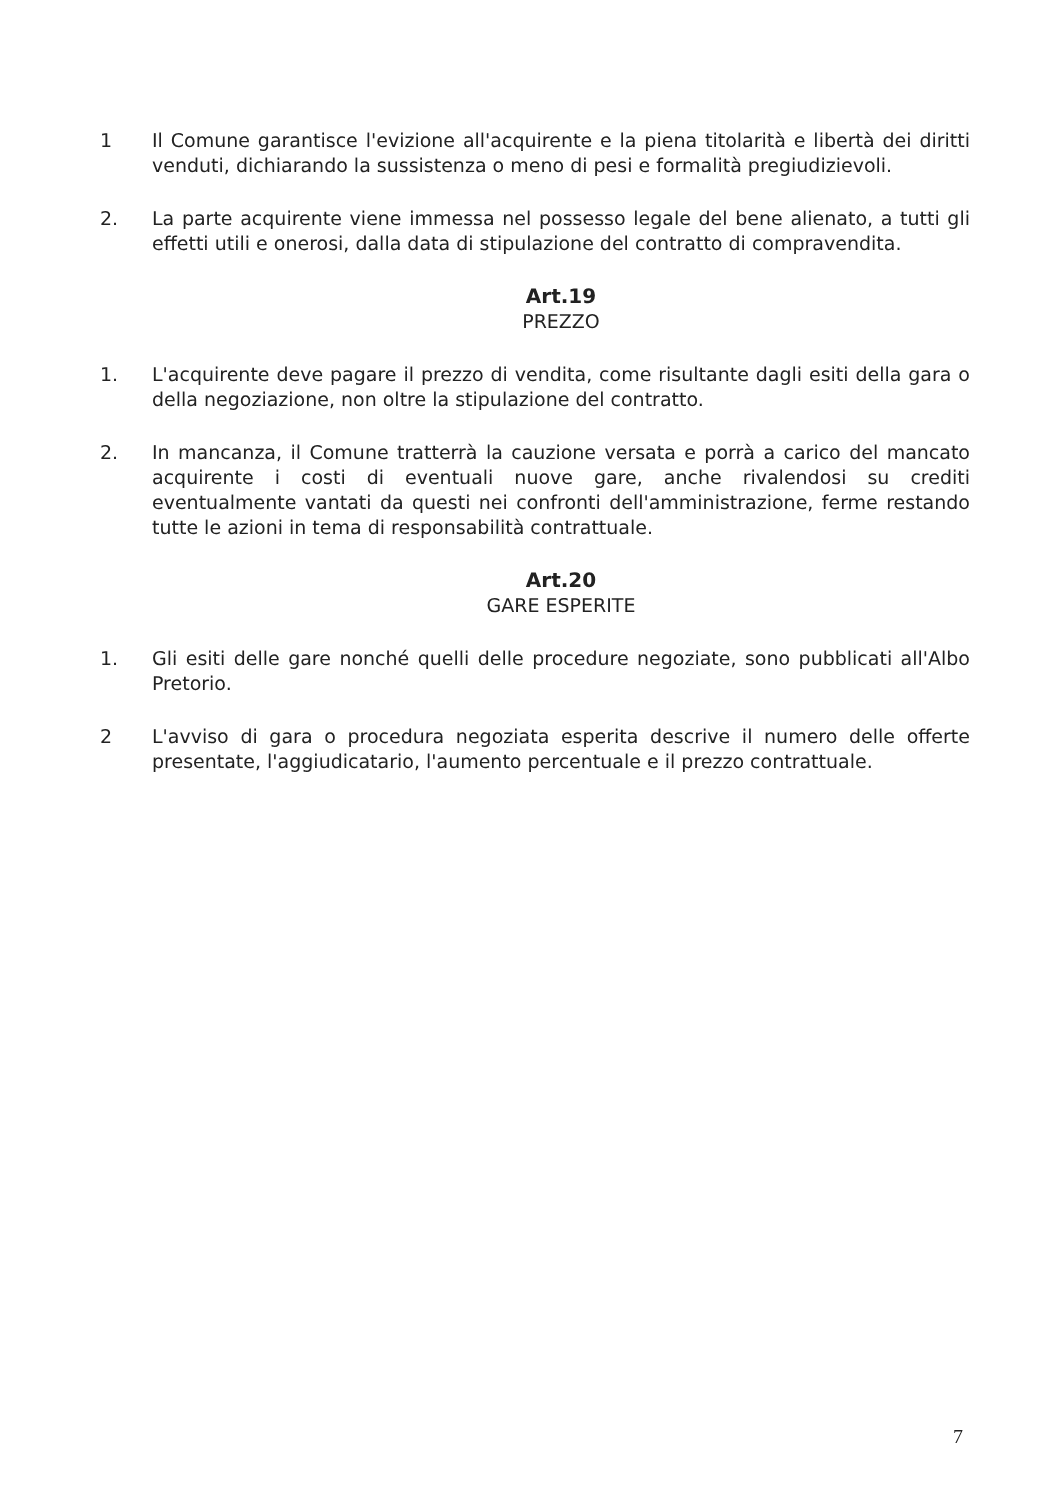1 Il Comune garantisce l'evizione all'acquirente e la piena titolarità e libertà dei diritti venduti, dichiarando la sussistenza o meno di pesi e formalità pregiudizievoli.
2. La parte acquirente viene immessa nel possesso legale del bene alienato, a tutti gli effetti utili e onerosi, dalla data di stipulazione del contratto di compravendita.
Art.19
PREZZO
1. L'acquirente deve pagare il prezzo di vendita, come risultante dagli esiti della gara o della negoziazione, non oltre la stipulazione del contratto.
2. In mancanza, il Comune tratterrà la cauzione versata e porrà a carico del mancato acquirente i costi di eventuali nuove gare, anche rivalendosi su crediti eventualmente vantati da questi nei confronti dell'amministrazione, ferme restando tutte le azioni in tema di responsabilità contrattuale.
Art.20
GARE ESPERITE
1. Gli esiti delle gare nonché quelli delle procedure negoziate, sono pubblicati all'Albo Pretorio.
2 L'avviso di gara o procedura negoziata esperita descrive il numero delle offerte presentate, l'aggiudicatario, l'aumento percentuale e il prezzo contrattuale.
7